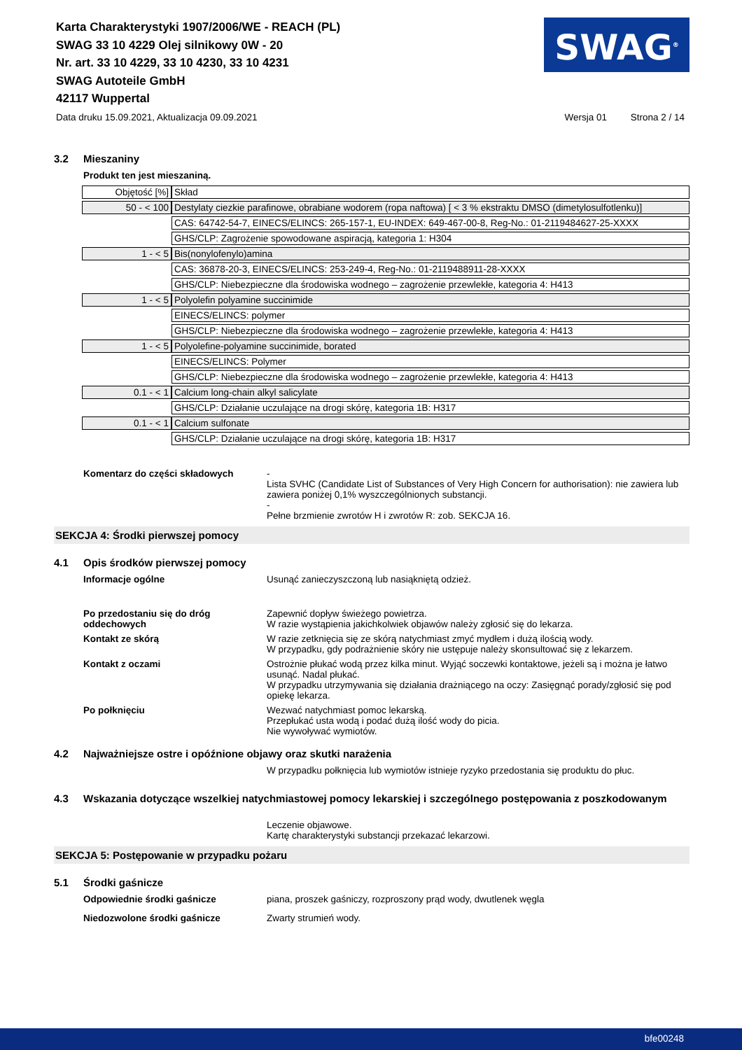Karta Charakterystyki 1907/2006/WE - REACH (PL)
SWAG 33 10 4229 Olej silnikowy 0W - 20
Nr. art. 33 10 4229, 33 10 4230, 33 10 4231
SWAG Autoteile GmbH
42117 Wuppertal
SWAG<sup>®</sup>
Data druku 15.09.2021, Aktualizacja 09.09.2021 Wersja 01 Strona 2 / 14
3.2 Mieszaniny
Produkt ten jest mieszaniną.
| Objętość [%] | Skład |
| 50 - < 100 | Destylaty ciezkie parafinowe, obrabiane wodorem (ropa naftowa) [ < 3 % ekstraktu DMSO (dimetylosulfotlenku)] |
| | CAS: 64742-54-7, EINECS/ELINCS: 265-157-1, EU-INDEX: 649-467-00-8, Reg-No.: 01-2119484627-25-XXXX |
| | GHS/CLP: Zagrożenie spowodowane aspiracją, kategoria 1: H304 |
| 1 - < 5 | Bis(nonylofenylo)amina |
| | CAS: 36878-20-3, EINECS/ELINCS: 253-249-4, Reg-No.: 01-2119488911-28-XXXX |
| | GHS/CLP: Niebezpieczne dla środowiska wodnego – zagrożenie przewlekłe, kategoria 4: H413 |
| 1 - < 5 | Polyolefin polyamine succinimide |
| | EINECS/ELINCS: polymer |
| | GHS/CLP: Niebezpieczne dla środowiska wodnego – zagrożenie przewlekłe, kategoria 4: H413 |
| 1 - < 5 | Polyolefine-polyamine succinimide, borated |
| | EINECS/ELINCS: Polymer |
| | GHS/CLP: Niebezpieczne dla środowiska wodnego – zagrożenie przewlekłe, kategoria 4: H413 |
| 0.1 - < 1 | Calcium long-chain alkyl salicylate |
| | GHS/CLP: Działanie uczulające na drogi skórę, kategoria 1B: H317 |
| 0.1 - < 1 | Calcium sulfonate |
| | GHS/CLP: Działanie uczulające na drogi skórę, kategoria 1B: H317 |
Komentarz do części składowych -
Lista SVHC (Candidate List of Substances of Very High Concern for authorisation): nie zawiera lub zawiera poniżej 0,1% wyszczególnionych substancji.
-
Pełne brzmienie zwrotów H i zwrotów R: zob. SEKCJA 16.
SEKCJA 4: Środki pierwszej pomocy
4.1 Opis środków pierwszej pomocy
Informacje ogólne Usunąć zanieczyszczoną lub nasiąkniętą odzież.
Po przedostaniu się do dróg oddechowych
Zapewnić dopływ świeżego powietrza.
W razie wystąpienia jakichkolwiek objawów należy zgłosić się do lekarza.
Kontakt ze skórą W razie zetknięcia się ze skórą natychmiast zmyć mydłem i dużą ilością wody.
W przypadku, gdy podrażnienie skóry nie ustępuje należy skonsultować się z lekarzem.
Kontakt z oczami Ostrożnie płukać wodą przez kilka minut. Wyjąć soczewki kontaktowe, jeżeli są i można je łatwo usunąć. Nadal płukać.
W przypadku utrzymywania się działania drażniącego na oczy: Zasięgnąć porady/zgłosić się pod opiekę lekarza.
Po połknięciu Wezwać natychmiast pomoc lekarską.
Przepłukać usta wodą i podać dużą ilość wody do picia.
Nie wywoływać wymiotów.
4.2 Najważniejsze ostre i opóźnione objawy oraz skutki narażenia
W przypadku połknięcia lub wymiotów istnieje ryzyko przedostania się produktu do płuc.
4.3 Wskazania dotyczące wszelkiej natychmiastowej pomocy lekarskiej i szczególnego postępowania z poszkodowanym
Leczenie objawowe.
Kartę charakterystyki substancji przekazać lekarzowi.
SEKCJA 5: Postępowanie w przypadku pożaru
5.1 Środki gaśnicze
Odpowiednie środki gaśnicze piana, proszek gaśniczy, rozproszony prąd wody, dwutlenek węgla
Niedozwolone środki gaśnicze Zwarty strumień wody.
bfe00248